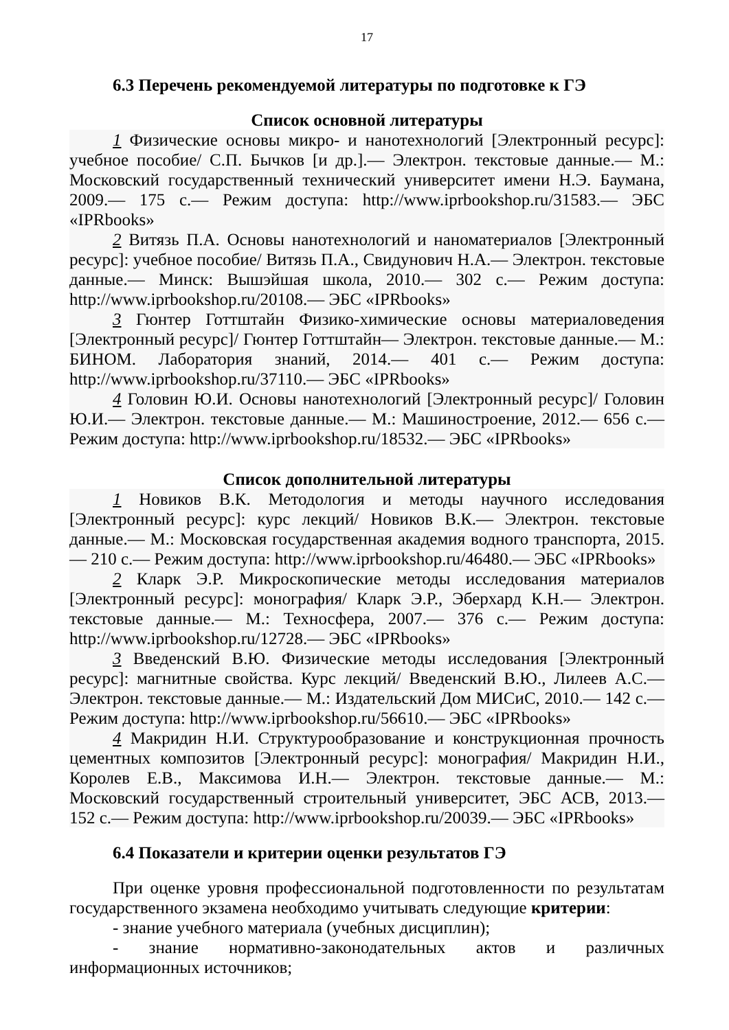17
6.3 Перечень рекомендуемой литературы по подготовке к ГЭ
Список основной литературы
1 Физические основы микро- и нанотехнологий [Электронный ресурс]: учебное пособие/ С.П. Бычков [и др.].— Электрон. текстовые данные.— М.: Московский государственный технический университет имени Н.Э. Баумана, 2009.— 175 с.— Режим доступа: http://www.iprbookshop.ru/31583.— ЭБС «IPRbooks»
2 Витязь П.А. Основы нанотехнологий и наноматериалов [Электронный ресурс]: учебное пособие/ Витязь П.А., Свидунович Н.А.— Электрон. текстовые данные.— Минск: Вышэйшая школа, 2010.— 302 с.— Режим доступа: http://www.iprbookshop.ru/20108.— ЭБС «IPRbooks»
3 Гюнтер Готтштайн Физико-химические основы материаловедения [Электронный ресурс]/ Гюнтер Готтштайн— Электрон. текстовые данные.— М.: БИНОМ. Лаборатория знаний, 2014.— 401 с.— Режим доступа: http://www.iprbookshop.ru/37110.— ЭБС «IPRbooks»
4 Головин Ю.И. Основы нанотехнологий [Электронный ресурс]/ Головин Ю.И.— Электрон. текстовые данные.— М.: Машиностроение, 2012.— 656 с.— Режим доступа: http://www.iprbookshop.ru/18532.— ЭБС «IPRbooks»
Список дополнительной литературы
1 Новиков В.К. Методология и методы научного исследования [Электронный ресурс]: курс лекций/ Новиков В.К.— Электрон. текстовые данные.— М.: Московская государственная академия водного транспорта, 2015.— 210 с.— Режим доступа: http://www.iprbookshop.ru/46480.— ЭБС «IPRbooks»
2 Кларк Э.Р. Микроскопические методы исследования материалов [Электронный ресурс]: монография/ Кларк Э.Р., Эберхард К.Н.— Электрон. текстовые данные.— М.: Техносфера, 2007.— 376 с.— Режим доступа: http://www.iprbookshop.ru/12728.— ЭБС «IPRbooks»
3 Введенский В.Ю. Физические методы исследования [Электронный ресурс]: магнитные свойства. Курс лекций/ Введенский В.Ю., Лилеев А.С.— Электрон. текстовые данные.— М.: Издательский Дом МИСиС, 2010.— 142 с.— Режим доступа: http://www.iprbookshop.ru/56610.— ЭБС «IPRbooks»
4 Макридин Н.И. Структурообразование и конструкционная прочность цементных композитов [Электронный ресурс]: монография/ Макридин Н.И., Королев Е.В., Максимова И.Н.— Электрон. текстовые данные.— М.: Московский государственный строительный университет, ЭБС АСВ, 2013.— 152 с.— Режим доступа: http://www.iprbookshop.ru/20039.— ЭБС «IPRbooks»
6.4 Показатели и критерии оценки результатов ГЭ
При оценке уровня профессиональной подготовленности по результатам государственного экзамена необходимо учитывать следующие критерии:
- знание учебного материала (учебных дисциплин);
- знание нормативно-законодательных актов и различных информационных источников;